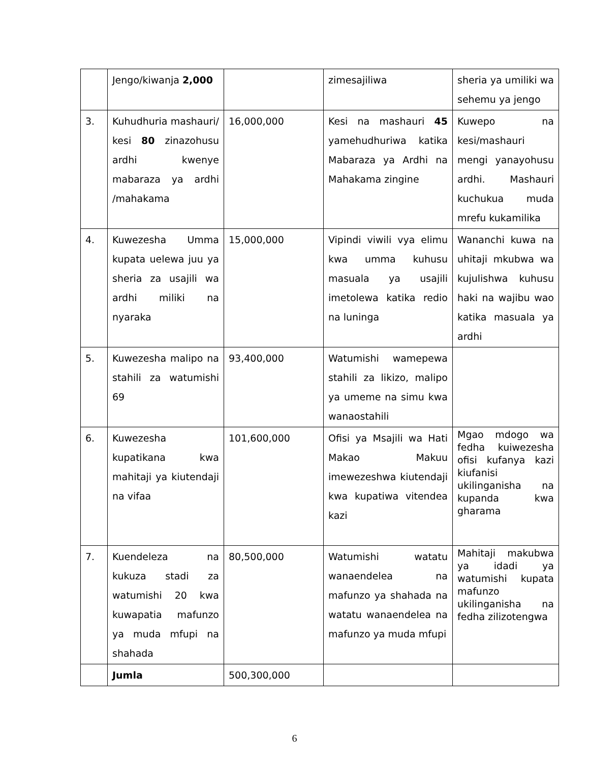| | Jengo/kiwanja 2,000 | | zimesajiliwa | sheria ya umiliki wa sehemu ya jengo |
| 3. | Kuhudhuria mashauri/ kesi 80 zinazohusu ardhi kwenye mabaraza ya ardhi /mahakama | 16,000,000 | Kesi na mashauri 45 yamehudhuriwa katika Mabaraza ya Ardhi na Mahakama zingine | Kuwepo na kesi/mashauri mengi yanayohusu ardhi. Mashauri kuchukua muda mrefu kukamilika |
| 4. | Kuwezesha Umma kupata uelewa juu ya sheria za usajili wa ardhi miliki na nyaraka | 15,000,000 | Vipindi viwili vya elimu kwa umma kuhusu masuala ya usajili imetolewa katika redio na luninga | Wananchi kuwa na uhitaji mkubwa wa kujulishwa kuhusu haki na wajibu wao katika masuala ya ardhi |
| 5. | Kuwezesha malipo na stahili za watumishi 69 | 93,400,000 | Watumishi wamepewa stahili za likizo, malipo ya umeme na simu kwa wanaostahili | |
| 6. | Kuwezesha kupatikana kwa mahitaji ya kiutendaji na vifaa | 101,600,000 | Ofisi ya Msajili wa Hati Makao Makuu imewezeshwa kiutendaji kwa kupatiwa vitendea kazi | Mgao mdogo wa fedha kuiwezesha ofisi kufanya kazi kiufanisi ukilinganisha na kupanda kwa gharama |
| 7. | Kuendeleza na kukuza stadi za watumishi 20 kwa kuwapatia mafunzo ya muda mfupi na shahada | 80,500,000 | Watumishi watatu wanaendelea na mafunzo ya shahada na watatu wanaendelea na mafunzo ya muda mfupi | Mahitaji makubwa ya idadi ya watumishi kupata mafunzo ukilinganisha na fedha zilizotengwa |
| | Jumla | 500,300,000 | | |
6